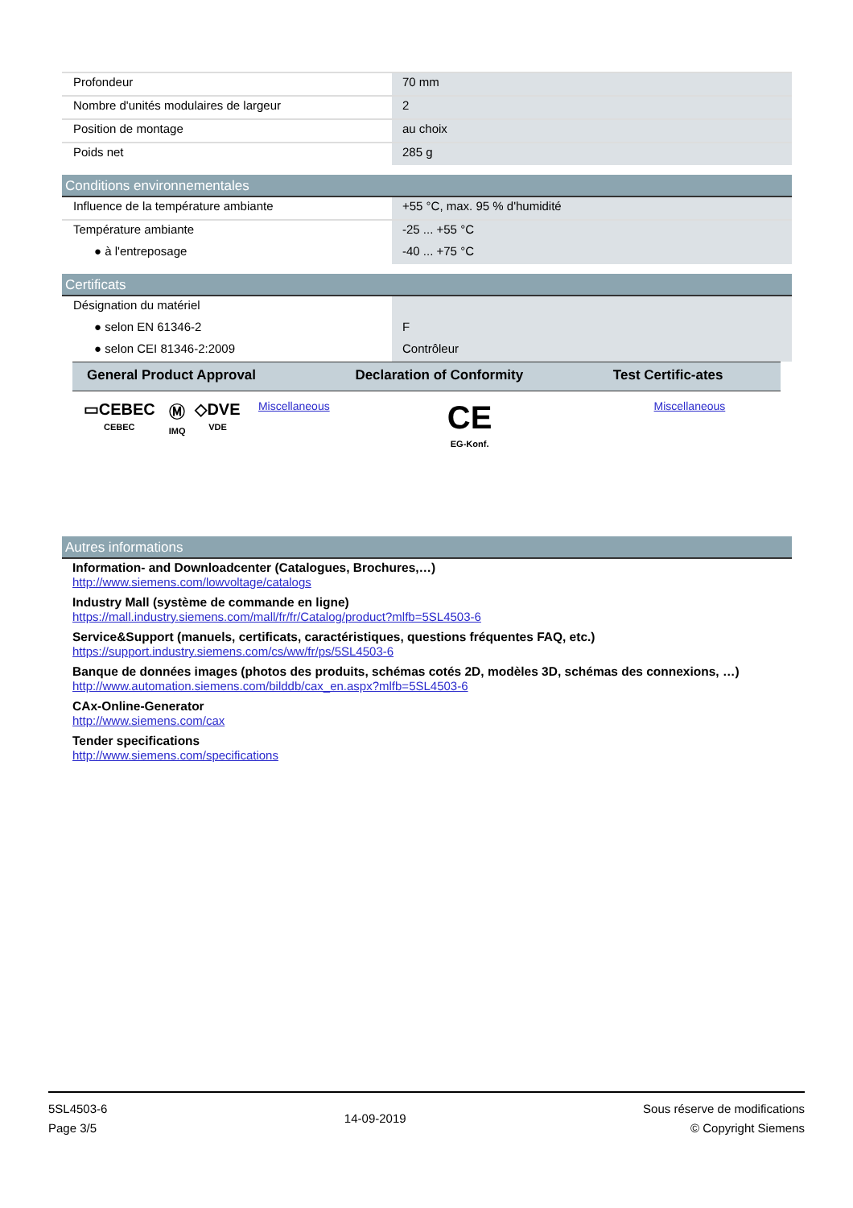| Profondeur | 70 mm |
| Nombre d'unités modulaires de largeur | 2 |
| Position de montage | au choix |
| Poids net | 285 g |
Conditions environnementales
| Influence de la température ambiante | +55 °C, max. 95 % d'humidité |
| Température ambiante | -25 ... +55 °C |
| ● à l'entreposage | -40 ... +75 °C |
Certificats
| Désignation du matériel | |
| ● selon EN 61346-2 | F |
| ● selon CEI 81346-2:2009 | Contrôleur |
| General Product Approval | | | | Declaration of Conformity | Test Certific-ates |
| --- | --- | --- | --- | --- | --- |
| ▭CEBEC CEBEC | Ⓜ IMQ | ◇DVE VDE | Miscellaneous | CE EG-Konf. | Miscellaneous |
Autres informations
Information- and Downloadcenter (Catalogues, Brochures,…)
http://www.siemens.com/lowvoltage/catalogs
Industry Mall (système de commande en ligne)
https://mall.industry.siemens.com/mall/fr/fr/Catalog/product?mlfb=5SL4503-6
Service&Support (manuels, certificats, caractéristiques, questions fréquentes FAQ, etc.)
https://support.industry.siemens.com/cs/ww/fr/ps/5SL4503-6
Banque de données images (photos des produits, schémas cotés 2D, modèles 3D, schémas des connexions, …)
http://www.automation.siemens.com/bilddb/cax_en.aspx?mlfb=5SL4503-6
CAx-Online-Generator
http://www.siemens.com/cax
Tender specifications
http://www.siemens.com/specifications
5SL4503-6
Page 3/5
14-09-2019
Sous réserve de modifications
© Copyright Siemens